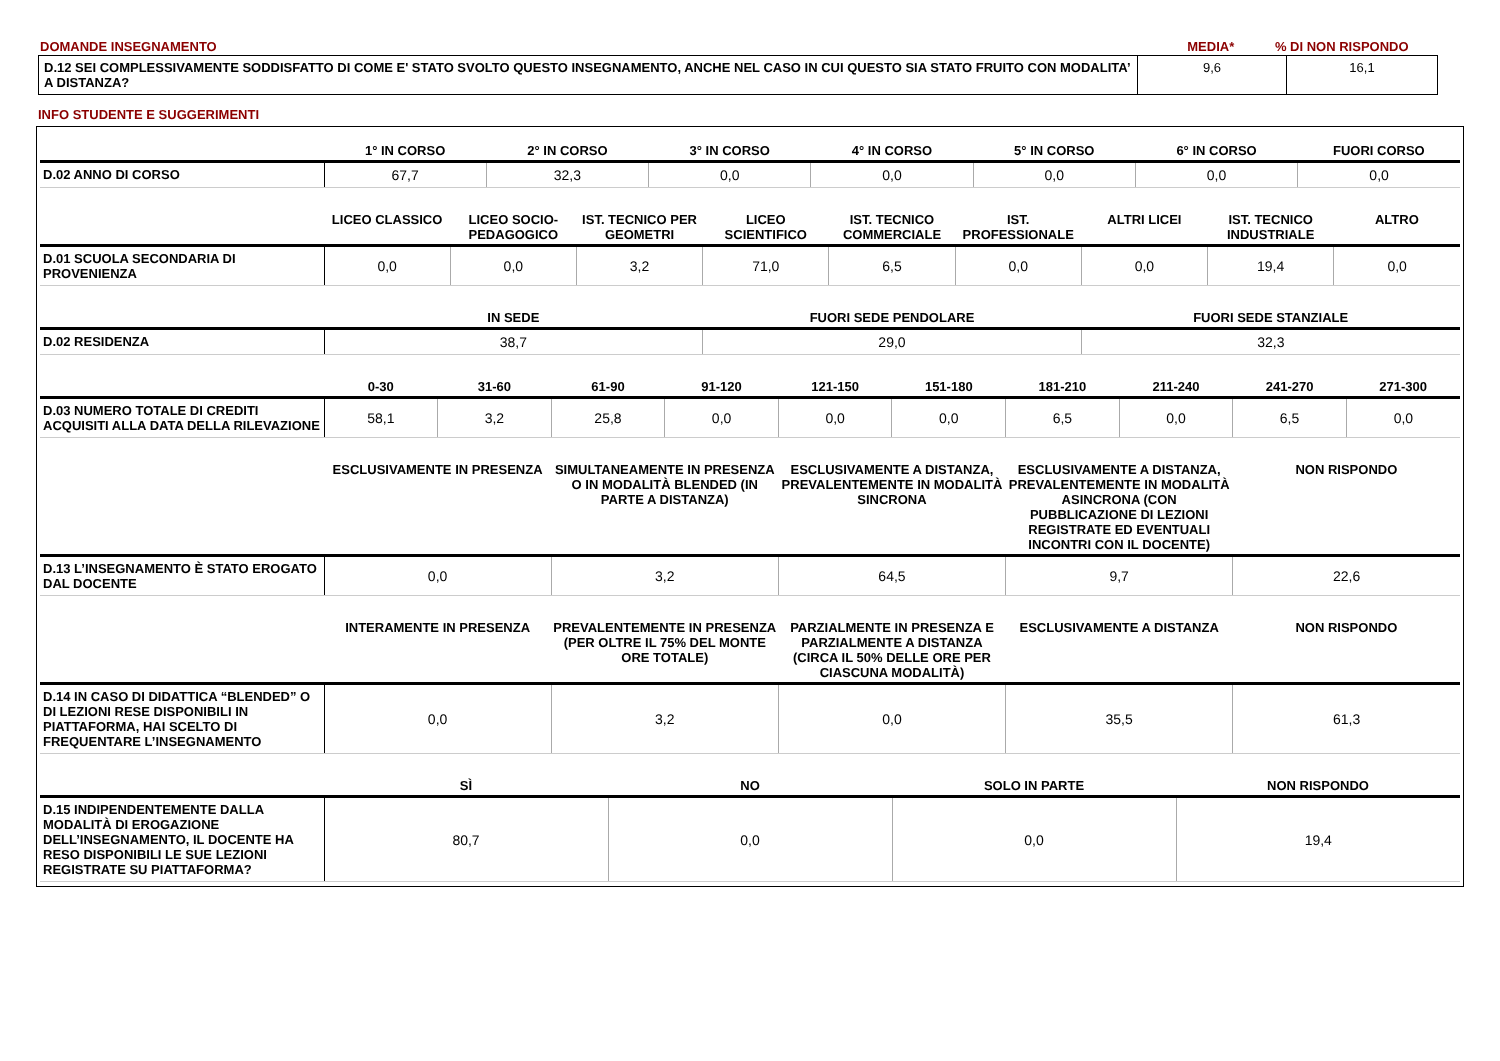| DOMANDE INSEGNAMENTO | MEDIA* | % DI NON RISPONDO |
| D.12 SEI COMPLESSIVAMENTE SODDISFATTO DI COME E' STATO SVOLTO QUESTO INSEGNAMENTO, ANCHE NEL CASO IN CUI QUESTO SIA STATO FRUITO CON MODALITA’ A DISTANZA? | 9,6 | 16,1 |
INFO STUDENTE E SUGGERIMENTI
| | 1° IN CORSO | 2° IN CORSO | 3° IN CORSO | 4° IN CORSO | 5° IN CORSO | 6° IN CORSO | FUORI CORSO |
| --- | --- | --- | --- | --- | --- | --- | --- |
| D.02 ANNO DI CORSO | 67,7 | 32,3 | 0,0 | 0,0 | 0,0 | 0,0 | 0,0 |
| | LICEO CLASSICO | LICEO SOCIO-PEDAGOGICO | IST. TECNICO PER GEOMETRI | LICEO SCIENTIFICO | IST. TECNICO COMMERCIALE | IST. PROFESSIONALE | ALTRI LICEI | IST. TECNICO INDUSTRIALE | ALTRO |
| --- | --- | --- | --- | --- | --- | --- | --- | --- | --- |
| D.01 SCUOLA SECONDARIA DI PROVENIENZA | 0,0 | 0,0 | 3,2 | 71,0 | 6,5 | 0,0 | 0,0 | 19,4 | 0,0 |
| | IN SEDE | FUORI SEDE PENDOLARE | FUORI SEDE STANZIALE |
| --- | --- | --- | --- |
| D.02 RESIDENZA | 38,7 | 29,0 | 32,3 |
| | 0-30 | 31-60 | 61-90 | 91-120 | 121-150 | 151-180 | 181-210 | 211-240 | 241-270 | 271-300 |
| --- | --- | --- | --- | --- | --- | --- | --- | --- | --- | --- |
| D.03 NUMERO TOTALE DI CREDITI ACQUISITI ALLA DATA DELLA RILEVAZIONE | 58,1 | 3,2 | 25,8 | 0,0 | 0,0 | 0,0 | 6,5 | 0,0 | 6,5 | 0,0 |
| | ESCLUSIVAMENTE IN PRESENZA | SIMULTANEAMENTE IN PRESENZA O IN MODALITÀ BLENDED (IN PARTE A DISTANZA) | ESCLUSIVAMENTE A DISTANZA, PREVALENTEMENTE IN MODALITÀ SINCRONA | ESCLUSIVAMENTE A DISTANZA, PREVALENTEMENTE IN MODALITÀ ASINCRONA (CON PUBBLICAZIONE DI LEZIONI REGISTRATE ED EVENTUALI INCONTRI CON IL DOCENTE) | NON RISPONDO |
| --- | --- | --- | --- | --- | --- |
| D.13 L’INSEGNAMENTO È STATO EROGATO DAL DOCENTE | 0,0 | 3,2 | 64,5 | 9,7 | 22,6 |
| | INTERAMENTE IN PRESENZA | PREVALENTEMENTE IN PRESENZA (PER OLTRE IL 75% DEL MONTE ORE TOTALE) | PARZIALMENTE IN PRESENZA E PARZIALMENTE A DISTANZA (CIRCA IL 50% DELLE ORE PER CIASCUNA MODALITÀ) | ESCLUSIVAMENTE A DISTANZA | NON RISPONDO |
| --- | --- | --- | --- | --- | --- |
| D.14 IN CASO DI DIDATTICA “BLENDED” O DI LEZIONI RESE DISPONIBILI IN PIATTAFORMA, HAI SCELTO DI FREQUENTARE L’INSEGNAMENTO | 0,0 | 3,2 | 0,0 | 35,5 | 61,3 |
| | SÌ | NO | SOLO IN PARTE | NON RISPONDO |
| --- | --- | --- | --- | --- |
| D.15 INDIPENDENTEMENTE DALLA MODALITÀ DI EROGAZIONE DELL’INSEGNAMENTO, IL DOCENTE HA RESO DISPONIBILI LE SUE LEZIONI REGISTRATE SU PIATTAFORMA? | 80,7 | 0,0 | 0,0 | 19,4 |